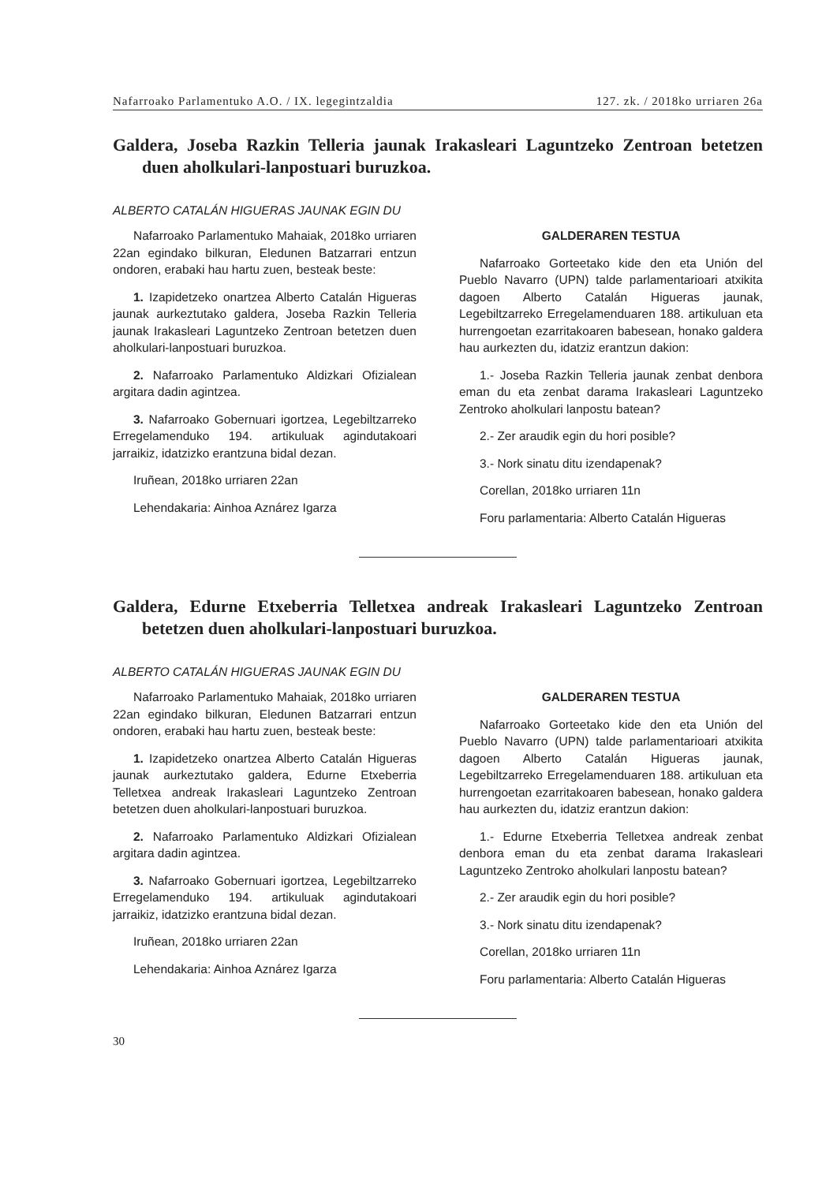Nafarroako Parlamentuko A.O. / IX. legegintzaldia 127. zk. / 2018ko urriaren 26a
Galdera, Joseba Razkin Telleria jaunak Irakasleari Laguntzeko Zentroan betetzen duen aholkulari-lanpostuari buruzkoa.
ALBERTO CATALÁN HIGUERAS JAUNAK EGIN DU
Nafarroako Parlamentuko Mahaiak, 2018ko urriaren 22an egindako bilkuran, Eledunen Batzarrari entzun ondoren, erabaki hau hartu zuen, besteak beste:
1. Izapidetzeko onartzea Alberto Catalán Higueras jaunak aurkeztutako galdera, Joseba Razkin Telleria jaunak Irakasleari Laguntzeko Zentroan betetzen duen aholkulari-lanpostuari buruzkoa.
2. Nafarroako Parlamentuko Aldizkari Ofizialean argitara dadin agintzea.
3. Nafarroako Gobernuari igortzea, Legebiltzarreko Erregelamenduko 194. artikuluak agindutakoari jarraikiz, idatzizko erantzuna bidal dezan.
Iruñean, 2018ko urriaren 22an
Lehendakaria: Ainhoa Aznárez Igarza
GALDERAREN TESTUA
Nafarroako Gorteetako kide den eta Unión del Pueblo Navarro (UPN) talde parlamentarioari atxikita dagoen Alberto Catalán Higueras jaunak, Legebiltzarreko Erregelamenduaren 188. artikuluan eta hurrengoetan ezarritakoaren babesean, honako galdera hau aurkezten du, idatziz erantzun dakion:
1.- Joseba Razkin Telleria jaunak zenbat denbora eman du eta zenbat darama Irakasleari Laguntzeko Zentroko aholkulari lanpostu batean?
2.- Zer araudik egin du hori posible?
3.- Nork sinatu ditu izendapenak?
Corellan, 2018ko urriaren 11n
Foru parlamentaria: Alberto Catalán Higueras
Galdera, Edurne Etxeberria Telletxea andreak Irakasleari Laguntzeko Zentroan betetzen duen aholkulari-lanpostuari buruzkoa.
ALBERTO CATALÁN HIGUERAS JAUNAK EGIN DU
Nafarroako Parlamentuko Mahaiak, 2018ko urriaren 22an egindako bilkuran, Eledunen Batzarrari entzun ondoren, erabaki hau hartu zuen, besteak beste:
1. Izapidetzeko onartzea Alberto Catalán Higueras jaunak aurkeztutako galdera, Edurne Etxeberria Telletxea andreak Irakasleari Laguntzeko Zentroan betetzen duen aholkulari-lanpostuari buruzkoa.
2. Nafarroako Parlamentuko Aldizkari Ofizialean argitara dadin agintzea.
3. Nafarroako Gobernuari igortzea, Legebiltzarreko Erregelamenduko 194. artikuluak agindutakoari jarraikiz, idatzizko erantzuna bidal dezan.
Iruñean, 2018ko urriaren 22an
Lehendakaria: Ainhoa Aznárez Igarza
GALDERAREN TESTUA
Nafarroako Gorteetako kide den eta Unión del Pueblo Navarro (UPN) talde parlamentarioari atxikita dagoen Alberto Catalán Higueras jaunak, Legebiltzarreko Erregelamenduaren 188. artikuluan eta hurrengoetan ezarritakoaren babesean, honako galdera hau aurkezten du, idatziz erantzun dakion:
1.- Edurne Etxeberria Telletxea andreak zenbat denbora eman du eta zenbat darama Irakasleari Laguntzeko Zentroko aholkulari lanpostu batean?
2.- Zer araudik egin du hori posible?
3.- Nork sinatu ditu izendapenak?
Corellan, 2018ko urriaren 11n
Foru parlamentaria: Alberto Catalán Higueras
30